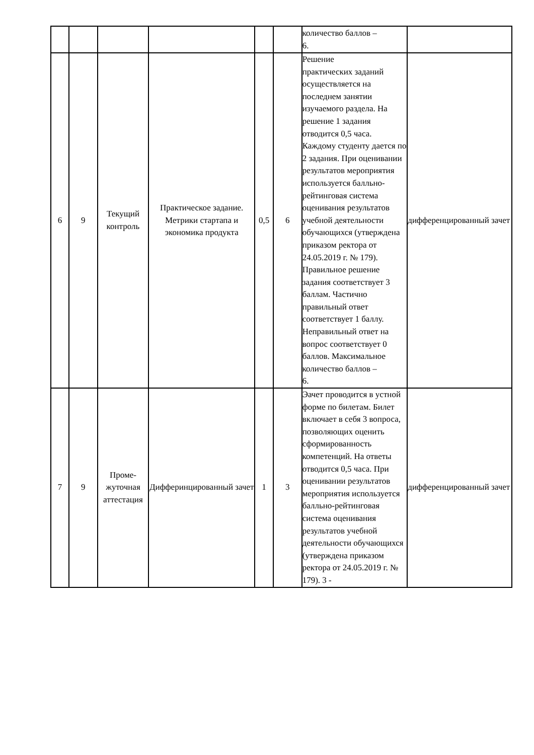| | | | | | | количество баллов – 6. | |
| 6 | 9 | Текущий контроль | Практическое задание. Метрики стартапа и экономика продукта | 0,5 | 6 | Решение практических заданий осуществляется на последнем занятии изучаемого раздела. На решение 1 задания отводится 0,5 часа. Каждому студенту дается по 2 задания. При оценивании результатов мероприятия используется балльно-рейтинговая система оценивания результатов учебной деятельности обучающихся (утверждена приказом ректора от 24.05.2019 г. № 179). Правильное решение задания соответствует 3 баллам. Частично правильный ответ соответствует 1 баллу. Неправильный ответ на вопрос соответствует 0 баллов. Максимальное количество баллов – 6. | дифференцированный зачет |
| 7 | 9 | Проме- жуточная аттестация | Дифферинцированный зачет | 1 | 3 | Эачет проводится в устной форме по билетам. Билет включает в себя 3 вопроса, позволяющих оценить сформированность компетенций. На ответы отводится 0,5 часа. При оценивании результатов мероприятия используется балльно-рейтинговая система оценивания результатов учебной деятельности обучающихся (утверждена приказом ректора от 24.05.2019 г. № 179). 3 - | дифференцированный зачет |